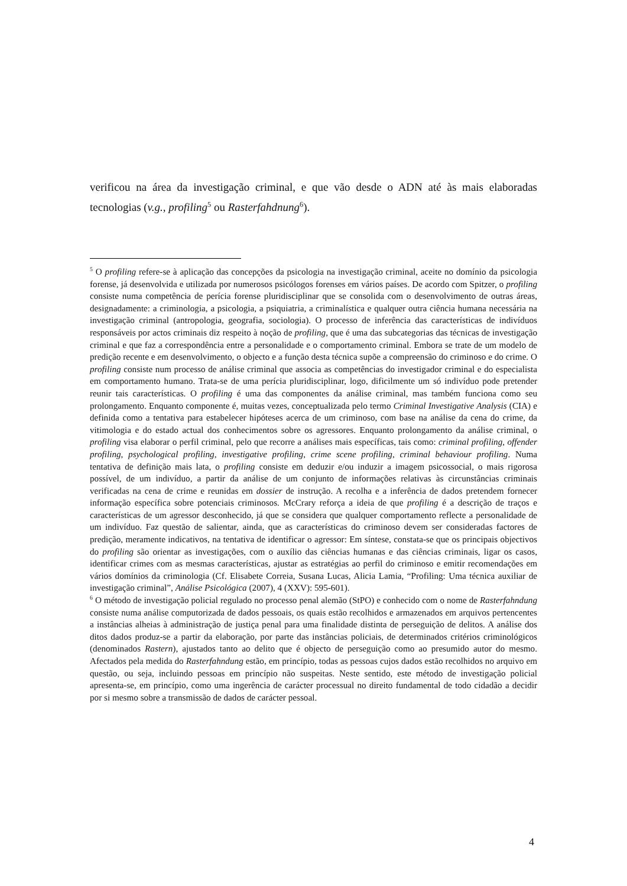verificou na área da investigação criminal, e que vão desde o ADN até às mais elaboradas tecnologias (v.g., profiling<sup>5</sup> ou Rasterfahdnung<sup>6</sup>).
<sup>5</sup> O profiling refere-se à aplicação das concepções da psicologia na investigação criminal, aceite no domínio da psicologia forense, já desenvolvida e utilizada por numerosos psicólogos forenses em vários países. De acordo com Spitzer, o profiling consiste numa competência de perícia forense pluridisciplinar que se consolida com o desenvolvimento de outras áreas, designadamente: a criminologia, a psicologia, a psiquiatria, a criminalística e qualquer outra ciência humana necessária na investigação criminal (antropologia, geografia, sociologia). O processo de inferência das características de indivíduos responsáveis por actos criminais diz respeito à noção de profiling, que é uma das subcategorias das técnicas de investigação criminal e que faz a correspondência entre a personalidade e o comportamento criminal. Embora se trate de um modelo de predição recente e em desenvolvimento, o objecto e a função desta técnica supõe a compreensão do criminoso e do crime. O profiling consiste num processo de análise criminal que associa as competências do investigador criminal e do especialista em comportamento humano. Trata-se de uma perícia pluridisciplinar, logo, dificilmente um só indivíduo pode pretender reunir tais características. O profiling é uma das componentes da análise criminal, mas também funciona como seu prolongamento. Enquanto componente é, muitas vezes, conceptualizada pelo termo Criminal Investigative Analysis (CIA) e definida como a tentativa para estabelecer hipóteses acerca de um criminoso, com base na análise da cena do crime, da vitimologia e do estado actual dos conhecimentos sobre os agressores. Enquanto prolongamento da análise criminal, o profiling visa elaborar o perfil criminal, pelo que recorre a análises mais específicas, tais como: criminal profiling, offender profiling, psychological profiling, investigative profiling, crime scene profiling, criminal behaviour profiling. Numa tentativa de definição mais lata, o profiling consiste em deduzir e/ou induzir a imagem psicossocial, o mais rigorosa possível, de um indivíduo, a partir da análise de um conjunto de informações relativas às circunstâncias criminais verificadas na cena de crime e reunidas em dossier de instrução. A recolha e a inferência de dados pretendem fornecer informação específica sobre potenciais criminosos. McCrary reforça a ideia de que profiling é a descrição de traços e características de um agressor desconhecido, já que se considera que qualquer comportamento reflecte a personalidade de um indivíduo. Faz questão de salientar, ainda, que as características do criminoso devem ser consideradas factores de predição, meramente indicativos, na tentativa de identificar o agressor: Em síntese, constata-se que os principais objectivos do profiling são orientar as investigações, com o auxílio das ciências humanas e das ciências criminais, ligar os casos, identificar crimes com as mesmas características, ajustar as estratégias ao perfil do criminoso e emitir recomendações em vários domínios da criminologia (Cf. Elisabete Correia, Susana Lucas, Alicia Lamia, “Profiling: Uma técnica auxiliar de investigação criminal”, Análise Psicológica (2007), 4 (XXV): 595-601).
<sup>6</sup> O método de investigação policial regulado no processo penal alemão (StPO) e conhecido com o nome de Rasterfahndung consiste numa análise computorizada de dados pessoais, os quais estão recolhidos e armazenados em arquivos pertencentes a instâncias alheias à administração de justiça penal para uma finalidade distinta de perseguição de delitos. A análise dos ditos dados produz-se a partir da elaboração, por parte das instâncias policiais, de determinados critérios criminológicos (denominados Rastern), ajustados tanto ao delito que é objecto de perseguição como ao presumido autor do mesmo. Afectados pela medida do Rasterfahndung estão, em princípio, todas as pessoas cujos dados estão recolhidos no arquivo em questão, ou seja, incluindo pessoas em princípio não suspeitas. Neste sentido, este método de investigação policial apresenta-se, em princípio, como uma ingerência de carácter processual no direito fundamental de todo cidadão a decidir por si mesmo sobre a transmissão de dados de carácter pessoal.
4